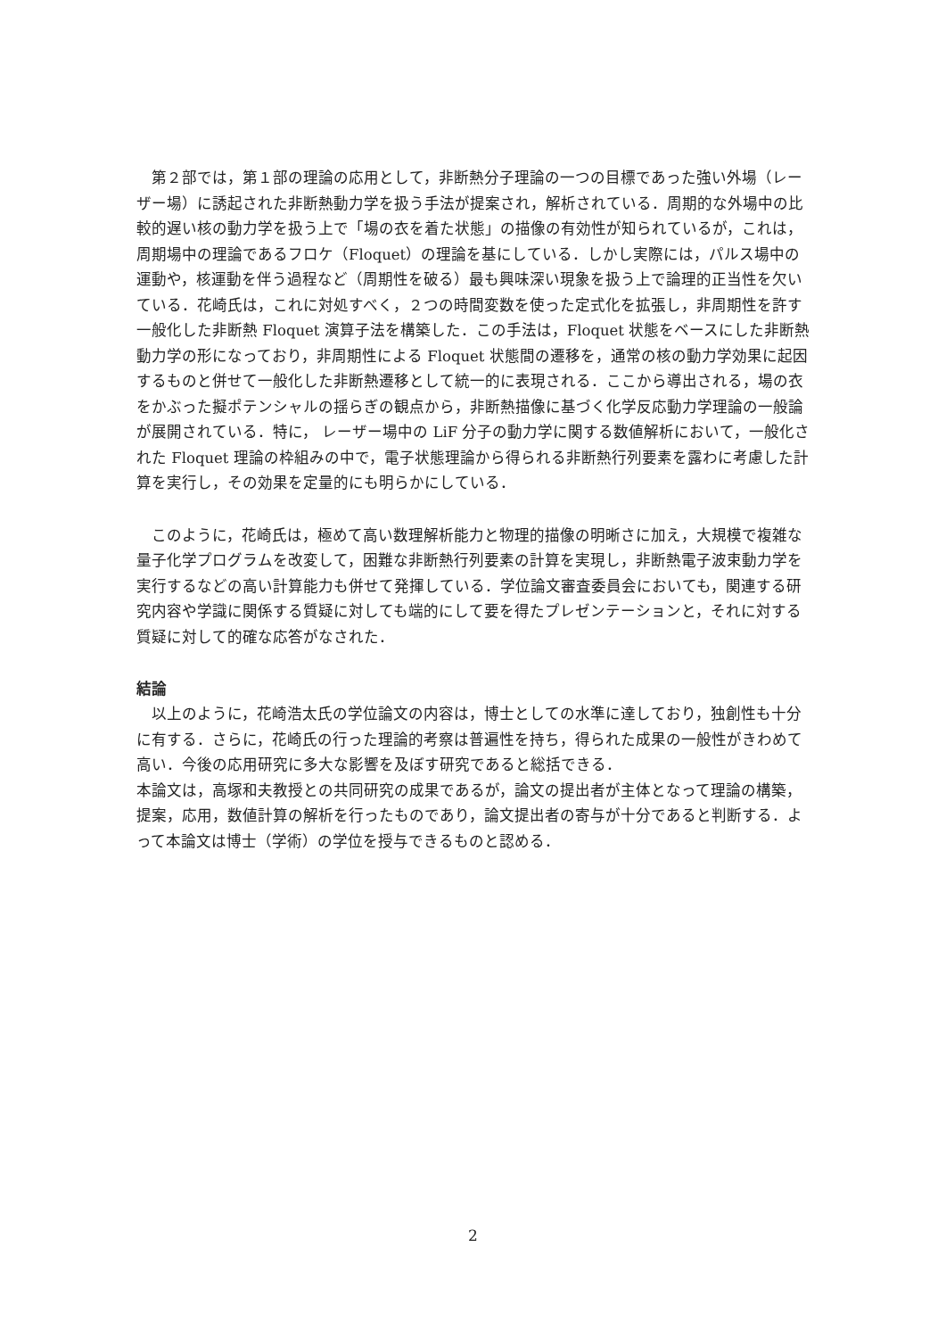第２部では，第１部の理論の応用として，非断熱分子理論の一つの目標であった強い外場（レーザー場）に誘起された非断熱動力学を扱う手法が提案され，解析されている．周期的な外場中の比較的遅い核の動力学を扱う上で「場の衣を着た状態」の描像の有効性が知られているが，これは，周期場中の理論であるフロケ（Floquet）の理論を基にしている．しかし実際には，パルス場中の運動や，核運動を伴う過程など（周期性を破る）最も興味深い現象を扱う上で論理的正当性を欠いている．花崎氏は，これに対処すべく，２つの時間変数を使った定式化を拡張し，非周期性を許す一般化した非断熱 Floquet 演算子法を構築した．この手法は，Floquet 状態をベースにした非断熱動力学の形になっており，非周期性による Floquet 状態間の遷移を，通常の核の動力学効果に起因するものと併せて一般化した非断熱遷移として統一的に表現される．ここから導出される，場の衣をかぶった擬ポテンシャルの揺らぎの観点から，非断熱描像に基づく化学反応動力学理論の一般論が展開されている．特に， レーザー場中の LiF 分子の動力学に関する数値解析において，一般化された Floquet 理論の枠組みの中で，電子状態理論から得られる非断熱行列要素を露わに考慮した計算を実行し，その効果を定量的にも明らかにしている．
このように，花崎氏は，極めて高い数理解析能力と物理的描像の明晰さに加え，大規模で複雑な量子化学プログラムを改変して，困難な非断熱行列要素の計算を実現し，非断熱電子波束動力学を実行するなどの高い計算能力も併せて発揮している．学位論文審査委員会においても，関連する研究内容や学識に関係する質疑に対しても端的にして要を得たプレゼンテーションと，それに対する質疑に対して的確な応答がなされた．
結論
以上のように，花崎浩太氏の学位論文の内容は，博士としての水準に達しており，独創性も十分に有する．さらに，花崎氏の行った理論的考察は普遍性を持ち，得られた成果の一般性がきわめて高い．今後の応用研究に多大な影響を及ぼす研究であると総括できる．
本論文は，高塚和夫教授との共同研究の成果であるが，論文の提出者が主体となって理論の構築，提案，応用，数値計算の解析を行ったものであり，論文提出者の寄与が十分であると判断する．よって本論文は博士（学術）の学位を授与できるものと認める．
2